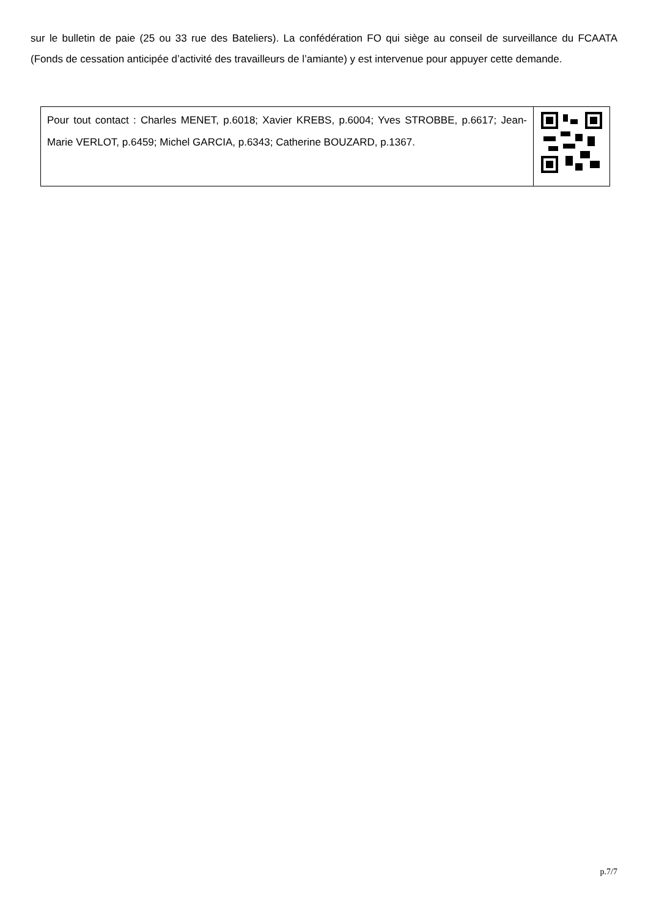sur le bulletin de paie (25 ou 33 rue des Bateliers). La confédération FO qui siège au conseil de surveillance du FCAATA (Fonds de cessation anticipée d’activité des travailleurs de l’amiante) y est intervenue pour appuyer cette demande.
| Pour tout contact : Charles MENET, p.6018; Xavier KREBS, p.6004; Yves STROBBE, p.6617; Jean-Marie VERLOT, p.6459; Michel GARCIA, p.6343; Catherine BOUZARD, p.1367. | |
p.7/7